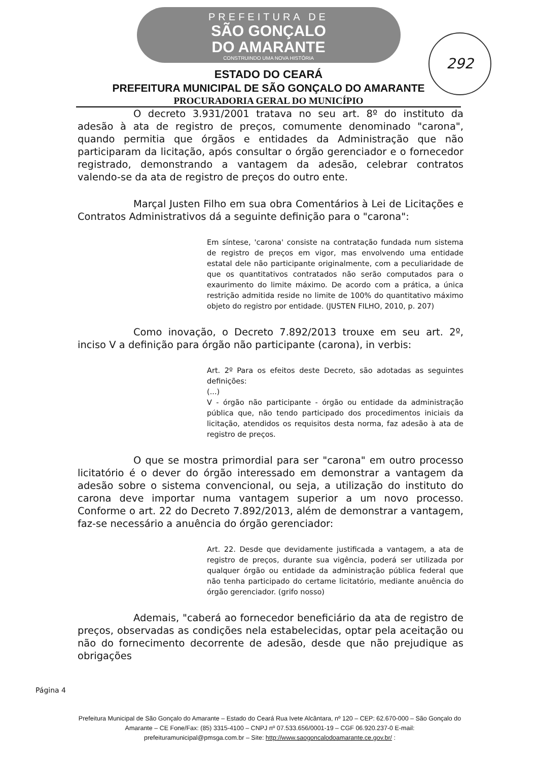PREFEITURA DE
SÃO GONÇALO
DO AMARANTE
CONSTRUINDO UMA NOVA HISTÓRIA
292
ESTADO DO CEARÁ
PREFEITURA MUNICIPAL DE SÃO GONÇALO DO AMARANTE
PROCURADORIA GERAL DO MUNICÍPIO
O decreto 3.931/2001 tratava no seu art. 8º do instituto da adesão à ata de registro de preços, comumente denominado "carona", quando permitia que órgãos e entidades da Administração que não participaram da licitação, após consultar o órgão gerenciador e o fornecedor registrado, demonstrando a vantagem da adesão, celebrar contratos valendo-se da ata de registro de preços do outro ente.
Marçal Justen Filho em sua obra Comentários à Lei de Licitações e Contratos Administrativos dá a seguinte definição para o "carona":
Em síntese, 'carona' consiste na contratação fundada num sistema de registro de preços em vigor, mas envolvendo uma entidade estatal dele não participante originalmente, com a peculiaridade de que os quantitativos contratados não serão computados para o exaurimento do limite máximo. De acordo com a prática, a única restrição admitida reside no limite de 100% do quantitativo máximo objeto do registro por entidade. (JUSTEN FILHO, 2010, p. 207)
Como inovação, o Decreto 7.892/2013 trouxe em seu art. 2º, inciso V a definição para órgão não participante (carona), in verbis:
Art. 2º Para os efeitos deste Decreto, são adotadas as seguintes definições:
(...)
V - órgão não participante - órgão ou entidade da administração pública que, não tendo participado dos procedimentos iniciais da licitação, atendidos os requisitos desta norma, faz adesão à ata de registro de preços.
O que se mostra primordial para ser "carona" em outro processo licitatório é o dever do órgão interessado em demonstrar a vantagem da adesão sobre o sistema convencional, ou seja, a utilização do instituto do carona deve importar numa vantagem superior a um novo processo. Conforme o art. 22 do Decreto 7.892/2013, além de demonstrar a vantagem, faz-se necessário a anuência do órgão gerenciador:
Art. 22. Desde que devidamente justificada a vantagem, a ata de registro de preços, durante sua vigência, poderá ser utilizada por qualquer órgão ou entidade da administração pública federal que não tenha participado do certame licitatório, mediante anuência do órgão gerenciador. (grifo nosso)
Ademais, "caberá ao fornecedor beneficiário da ata de registro de preços, observadas as condições nela estabelecidas, optar pela aceitação ou não do fornecimento decorrente de adesão, desde que não prejudique as obrigações
Página 4
Prefeitura Municipal de São Gonçalo do Amarante – Estado do Ceará Rua Ivete Alcântara, nº 120 – CEP: 62.670-000 – São Gonçalo do Amarante – CE Fone/Fax: (85) 3315-4100 – CNPJ nº 07.533.656/0001-19 – CGF 06.920.237-0 E-mail: prefeituramunicipal@pmsga.com.br – Site: http://www.saogoncalodoamarante.ce.gov.br/ :